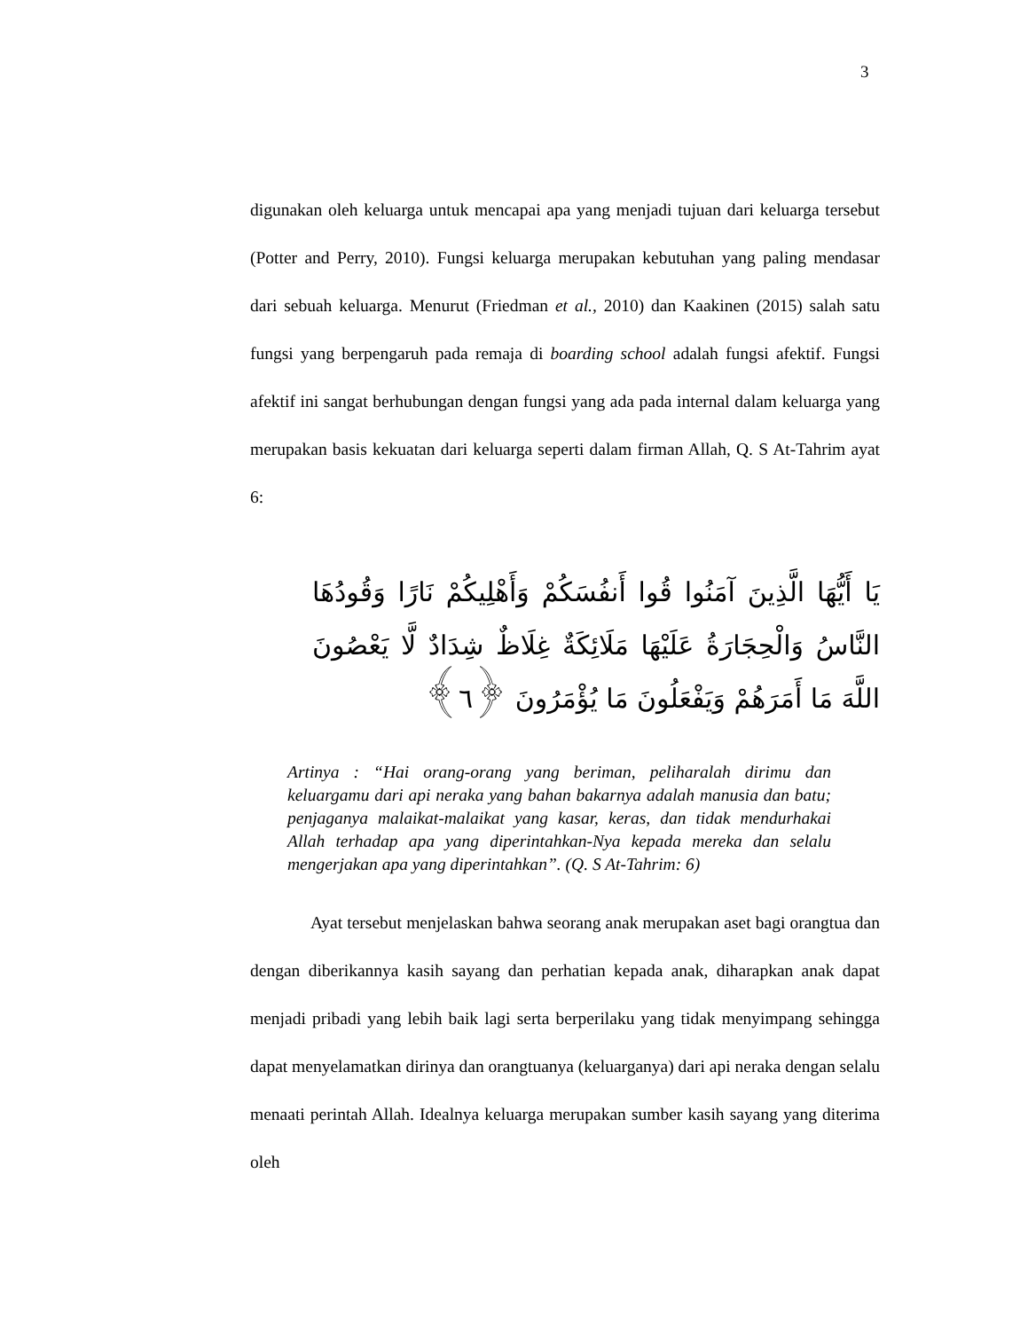3
digunakan oleh keluarga untuk mencapai apa yang menjadi tujuan dari keluarga tersebut (Potter and Perry, 2010). Fungsi keluarga merupakan kebutuhan yang paling mendasar dari sebuah keluarga. Menurut (Friedman et al., 2010) dan Kaakinen (2015) salah satu fungsi yang berpengaruh pada remaja di boarding school adalah fungsi afektif. Fungsi afektif ini sangat berhubungan dengan fungsi yang ada pada internal dalam keluarga yang merupakan basis kekuatan dari keluarga seperti dalam firman Allah, Q. S At-Tahrim ayat 6:
يَا أَيُّهَا الَّذِينَ آمَنُوا قُوا أَنفُسَكُمْ وَأَهْلِيكُمْ نَارًا وَقُودُهَا النَّاسُ وَالْحِجَارَةُ عَلَيْهَا مَلَائِكَةٌ غِلَاظٌ شِدَادٌ لَّا يَعْصُونَ اللَّهَ مَا أَمَرَهُمْ وَيَفْعَلُونَ مَا يُؤْمَرُونَ ﴿٦﴾
Artinya : “Hai orang-orang yang beriman, peliharalah dirimu dan keluargamu dari api neraka yang bahan bakarnya adalah manusia dan batu; penjaganya malaikat-malaikat yang kasar, keras, dan tidak mendurhakai Allah terhadap apa yang diperintahkan-Nya kepada mereka dan selalu mengerjakan apa yang diperintahkan”. (Q. S At-Tahrim: 6)
Ayat tersebut menjelaskan bahwa seorang anak merupakan aset bagi orangtua dan dengan diberikannya kasih sayang dan perhatian kepada anak, diharapkan anak dapat menjadi pribadi yang lebih baik lagi serta berperilaku yang tidak menyimpang sehingga dapat menyelamatkan dirinya dan orangtuanya (keluarganya) dari api neraka dengan selalu menaati perintah Allah. Idealnya keluarga merupakan sumber kasih sayang yang diterima oleh